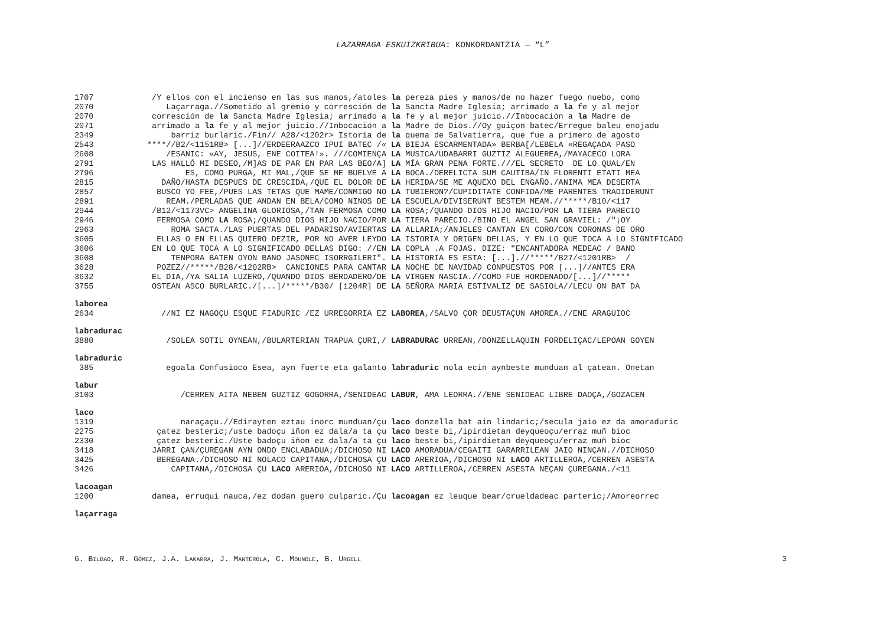LAZARRAGA ESKUIZKRIBUA: KONKORDANTZIA — “L”
| 1707 | /Y ellos con el incienso en las sus manos,/atoles | la pereza pies y manos/de no hazer fuego nuebo, como |
| 2070 | Laçarraga.//Sometido al gremio y corresción de | la Sancta Madre Iglesia; arrimado a la fe y al mejor |
| 2070 | corresción de la Sancta Madre Iglesia; arrimado a | la fe y al mejor juicio.//Inbocación a la Madre de |
| 2071 | arrimado a la fe y al mejor juicio.//Inbocación a | la Madre de Dios.//Oy guiçon batec/Erregue baleu enojadu |
| 2349 | barriz burlaric./Fin// A28/<1202r> Istoria de | la quema de Salvatierra, que fue a primero de agosto |
| 2543 | ****//B2/<1151RB> [...]//ERDEERAAZCO IPUI BATEC /« | LA BIEJA ESCARMENTADA» BERBA[/LEBELA «REGAÇADA PASO |
| 2608 | /ESANIC: «AY, JESUS, ENE COITEA!». ///COMIENÇA | LA MUSICA/UDABARRI GUZTIZ ALEGUEREA,/MAYACECO LORA |
| 2791 | LAS HALLÓ MI DESEO,/M]AS DE PAR EN PAR LAS BEO/A] | LA MÍA GRAN PENA FORTE.///EL SECRETO DE LO QUAL/EN |
| 2796 | ES, COMO PURGA, MI MAL,/QUE SE ME BUELVE A | LA BOCA./DERELICTA SUM CAUTIBA/IN FLORENTI ETATI MEA |
| 2815 | DAÑO/HASTA DESPUES DE CRESCIDA,/QUE EL DOLOR DE | LA HERIDA/SE ME AQUEXO DEL ENGAÑO./ANIMA MEA DESERTA |
| 2857 | BUSCO YO FEE,/PUES LAS TETAS QUE MAME/CONMIGO NO | LA TUBIERON?/CUPIDITATE CONFIDA/ME PARENTES TRADIDERUNT |
| 2891 | REAM./PERLADAS QUE ANDAN EN BELA/COMO NINOS DE | LA ESCUELA/DIVISERUNT BESTEM MEAM.//*****/B10/<117 |
| 2944 | /B12/<1173VC> ANGELINA GLORIOSA,/TAN FERMOSA COMO | LA ROSA;/QUANDO DIOS HIJO NACIO/POR LA TIERA PARECIO |
| 2946 | FERMOSA COMO LA ROSA;/QUANDO DIOS HIJO NACIO/POR | LA TIERA PARECIO./BINO EL ANGEL SAN GRAVIEL: /"¡OY |
| 2963 | ROMA SACTA./LAS PUERTAS DEL PADARISO/AVIERTAS | LA ALLARIA;/ANJELES CANTAN EN CORO/CON CORONAS DE ORO |
| 3605 | ELLAS O EN ELLAS QUIERO DEZIR, POR NO AVER LEYDO | LA ISTORIA Y ORIGEN DELLAS, Y EN LO QUE TOCA A LO SIGNIFICADO |
| 3606 | EN LO QUE TOCA A LO SIGNIFICADO DELLAS DIGO: //EN | LA COPLA .A FOJAS. DIZE: "ENCANTADORA MEDEAC / BANO |
| 3608 | TENPORA BATEN OYON BANO JASONEC ISORRGILERI". | LA HISTORIA ES ESTA: [...].//*****/B27/<1201RB> / |
| 3628 | POZEZ//*****/B28/<1202RB> CANCIONES PARA CANTAR | LA NOCHE DE NAVIDAD CONPUESTOS POR [...]//ANTES ERA |
| 3632 | EL DIA,/YA SALIA LUZERO,/QUANDO DIOS BERDADERO/DE | LA VIRGEN NASCIA.//COMO FUE HORDENADO/[...]//***** |
| 3755 | OSTEAN ASCO BURLARIC./[...]/*****/B30/ [1204R] DE | LA SEÑORA MARIA ESTIVALIZ DE SASIOLA//LECU ON BAT DA |
laborea
| 2634 | //NI EZ NAGOÇU ESQUE FIADURIC /EZ URREGORRIA EZ | LABOREA ,/SALVO ÇOR DEUSTAÇUN AMOREA.//ENE ARAGUIOC |
labradurac
| 3880 | /SOLEA SOTIL OYNEAN,/BULARTERIAN TRAPUA ÇURI,/ | LABRADURAC URREAN,/DONZELLAQUIN FORDELIÇAC/LEPOAN GOYEN |
labraduric
| 385 | egoala Confusioco Esea, ayn fuerte eta galanto | labraduric nola ecin aynbeste munduan al çatean. Onetan |
labur
| 3103 | /CERREN AITA NEBEN GUZTIZ GOGORRA,/SENIDEAC | LABUR , AMA LEORRA.//ENE SENIDEAC LIBRE DAOÇA,/GOZACEN |
laco
| 1319 | naraçaçu.//Edirayten eztau inorc munduan/çu | laco donzella bat ain lindaric;/secula jaio ez da amoraduric |
| 2275 | çatez besteric;/uste badoçu iñon ez dala/a ta çu | laco beste bi,/ipirdietan deyqueoçu/erraz muñ bioc |
| 2330 | çatez besteric./Uste badoçu iñon ez dala/a ta çu | laco beste bi,/ipirdietan deyqueoçu/erraz muñ bioc |
| 3418 | JARRI ÇAN/ÇUREGAN AYN ONDO ENCLABADUA;/DICHOSO NI | LACO AMORADUA/CEGAITI GARARRILEAN JAIO NINÇAN.//DICHOSO |
| 3425 | BEREGANA./DICHOSO NI NOLACO CAPITANA,/DICHOSA ÇU | LACO ARERIOA,/DICHOSO NI LACO ARTILLEROA,/CERREN ASESTA |
| 3426 | CAPITANA,/DICHOSA ÇU LACO ARERIOA,/DICHOSO NI | LACO ARTILLEROA,/CERREN ASESTA NEÇAN ÇUREGANA./<11 |
lacoagan
| 1200 | damea, erruqui nauca,/ez dodan guero culparic./Çu | lacoagan ez leuque bear/crueldadeac parteric;/Amoreorrec |
laçarraga
G. BILBAO, R. GÓMEZ, J.A. LAKARRA, J. MANTEROLA, C. MOUNOLE, B. URGELL 3